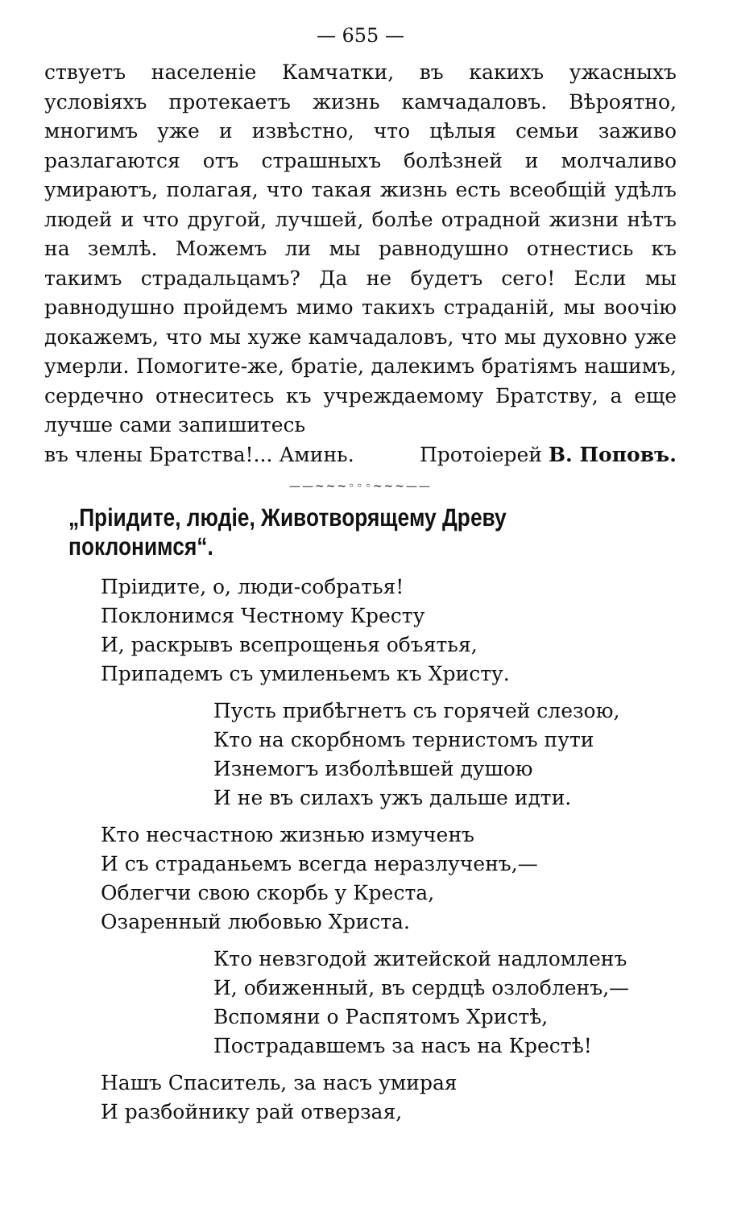— 655 —
ствуетъ населеніе Камчатки, въ какихъ ужасныхъ условіяхъ протекаетъ жизнь камчадаловъ. Вѣроятно, многимъ уже и извѣстно, что цѣлыя семьи заживо разлагаются отъ страшныхъ болѣзней и молчаливо умираютъ, полагая, что такая жизнь есть всеобщій удѣлъ людей и что другой, лучшей, болѣе отрадной жизни нѣтъ на землѣ. Можемъ ли мы равнодушно отнестись къ такимъ страдальцамъ? Да не будетъ сего! Если мы равнодушно пройдемъ мимо такихъ страданій, мы воочію докажемъ, что мы хуже камчадаловъ, что мы духовно уже умерли. Помогите-же, братіе, далекимъ братіямъ нашимъ, сердечно отнеситесь къ учреждаемому Братству, а еще лучше сами запишитесь
въ члены Братства!... Аминь. Протоіерей В. Поповъ.
——~~~◦◦◦~~~——
„Пріидите, людіе, Животворящему Древу поклонимся“.
Пріидите, о, люди-собратья!
Поклонимся Честному Кресту
И, раскрывъ всепрощенья объятья,
Припадемъ съ умиленьемъ къ Христу.
Пусть прибѣгнетъ съ горячей слезою,
Кто на скорбномъ тернистомъ пути
Изнемогъ изболѣвшей душою
И не въ силахъ ужъ дальше идти.
Кто несчастною жизнью измученъ
И съ страданьемъ всегда неразлученъ,—
Облегчи свою скорбь у Креста,
Озаренный любовью Христа.
Кто невзгодой житейской надломленъ
И, обиженный, въ сердцѣ озлобленъ,—
Вспомяни о Распятомъ Христѣ,
Пострадавшемъ за насъ на Крестѣ!
Нашъ Спаситель, за насъ умирая
И разбойнику рай отверзая,